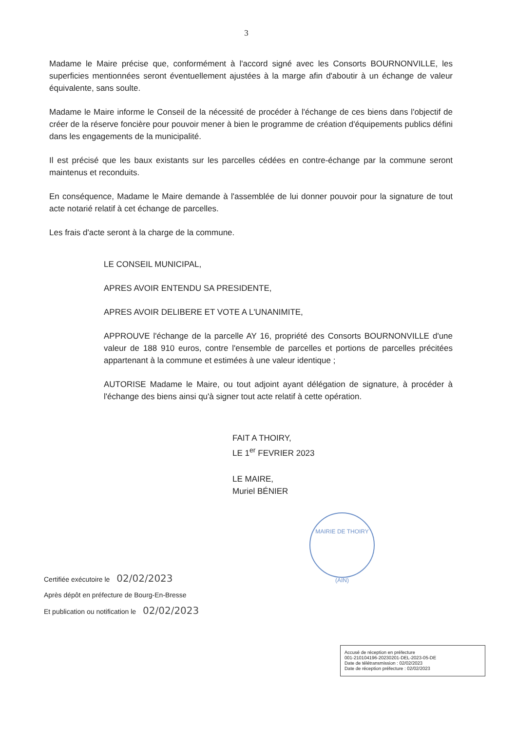3
Madame le Maire précise que, conformément à l'accord signé avec les Consorts BOURNONVILLE, les superficies mentionnées seront éventuellement ajustées à la marge afin d'aboutir à un échange de valeur équivalente, sans soulte.
Madame le Maire informe le Conseil de la nécessité de procéder à l'échange de ces biens dans l'objectif de créer de la réserve foncière pour pouvoir mener à bien le programme de création d'équipements publics défini dans les engagements de la municipalité.
Il est précisé que les baux existants sur les parcelles cédées en contre-échange par la commune seront maintenus et reconduits.
En conséquence, Madame le Maire demande à l'assemblée de lui donner pouvoir pour la signature de tout acte notarié relatif à cet échange de parcelles.
Les frais d'acte seront à la charge de la commune.
LE CONSEIL MUNICIPAL,
APRES AVOIR ENTENDU SA PRESIDENTE,
APRES AVOIR DELIBERE ET VOTE A L'UNANIMITE,
APPROUVE l'échange de la parcelle AY 16, propriété des Consorts BOURNONVILLE d'une valeur de 188 910 euros, contre l'ensemble de parcelles et portions de parcelles précitées appartenant à la commune et estimées à une valeur identique ;
AUTORISE Madame le Maire, ou tout adjoint ayant délégation de signature, à procéder à l'échange des biens ainsi qu'à signer tout acte relatif à cette opération.
FAIT A THOIRY,
LE 1<sup>er</sup> FEVRIER 2023
LE MAIRE,
Muriel BÉNIER
MAIRIE DE THOIRY
(AIN)
Certifiée exécutoire le 02/02/2023
Après dépôt en préfecture de Bourg-En-Bresse
Et publication ou notification le 02/02/2023
Accusé de réception en préfecture
001-210104196-20230201-DEL-2023-05-DE
Date de télétransmission : 02/02/2023
Date de réception préfecture : 02/02/2023